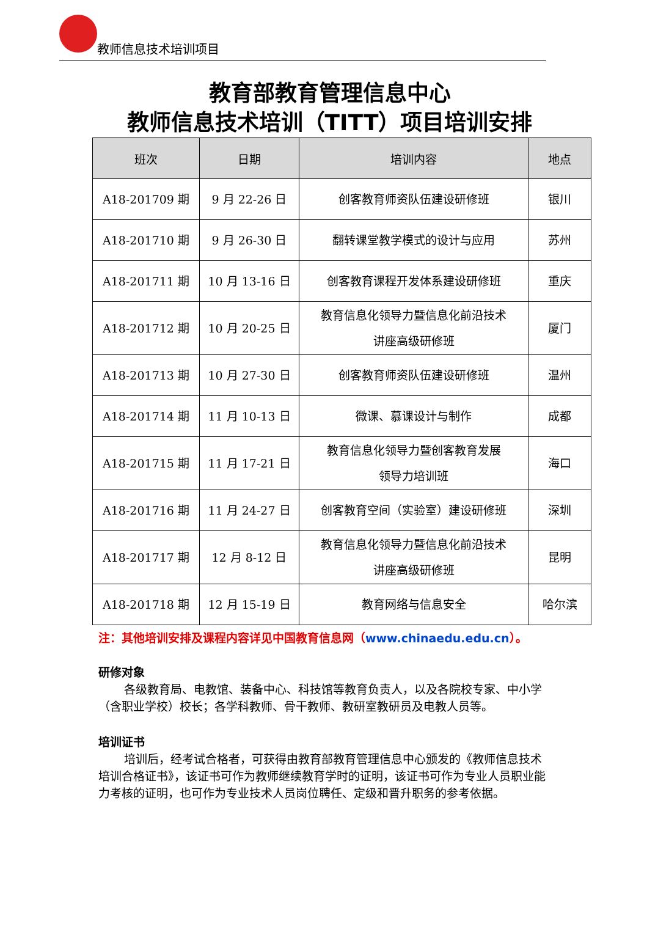教师信息技术培训项目
教育部教育管理信息中心
教师信息技术培训（TITT）项目培训安排
| 班次 | 日期 | 培训内容 | 地点 |
| --- | --- | --- | --- |
| A18-201709 期 | 9 月 22-26 日 | 创客教育师资队伍建设研修班 | 银川 |
| A18-201710 期 | 9 月 26-30 日 | 翻转课堂教学模式的设计与应用 | 苏州 |
| A18-201711 期 | 10 月 13-16 日 | 创客教育课程开发体系建设研修班 | 重庆 |
| A18-201712 期 | 10 月 20-25 日 | 教育信息化领导力暨信息化前沿技术 讲座高级研修班 | 厦门 |
| A18-201713 期 | 10 月 27-30 日 | 创客教育师资队伍建设研修班 | 温州 |
| A18-201714 期 | 11 月 10-13 日 | 微课、慕课设计与制作 | 成都 |
| A18-201715 期 | 11 月 17-21 日 | 教育信息化领导力暨创客教育发展 领导力培训班 | 海口 |
| A18-201716 期 | 11 月 24-27 日 | 创客教育空间（实验室）建设研修班 | 深圳 |
| A18-201717 期 | 12 月 8-12 日 | 教育信息化领导力暨信息化前沿技术 讲座高级研修班 | 昆明 |
| A18-201718 期 | 12 月 15-19 日 | 教育网络与信息安全 | 哈尔滨 |
注：其他培训安排及课程内容详见中国教育信息网（www.chinaedu.edu.cn）。
研修对象
各级教育局、电教馆、装备中心、科技馆等教育负责人，以及各院校专家、中小学（含职业学校）校长；各学科教师、骨干教师、教研室教研员及电教人员等。
培训证书
培训后，经考试合格者，可获得由教育部教育管理信息中心颁发的《教师信息技术培训合格证书》，该证书可作为教师继续教育学时的证明，该证书可作为专业人员职业能力考核的证明，也可作为专业技术人员岗位聘任、定级和晋升职务的参考依据。